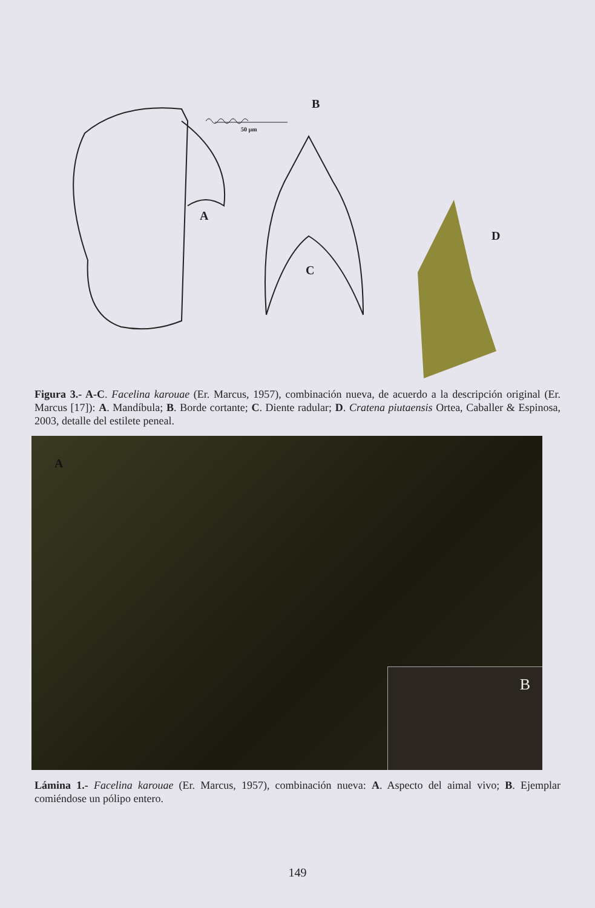B
50 µm
A
C
D
Figura 3.- A-C. Facelina karouae (Er. Marcus, 1957), combinación nueva, de acuerdo a la descripción original (Er. Marcus [17]): A. Mandíbula; B. Borde cortante; C. Diente radular; D. Cratena piutaensis Ortea, Caballer & Espinosa, 2003, detalle del estilete peneal.
A
B
Lámina 1.- Facelina karouae (Er. Marcus, 1957), combinación nueva: A. Aspecto del aimal vivo; B. Ejemplar comiéndose un pólipo entero.
149